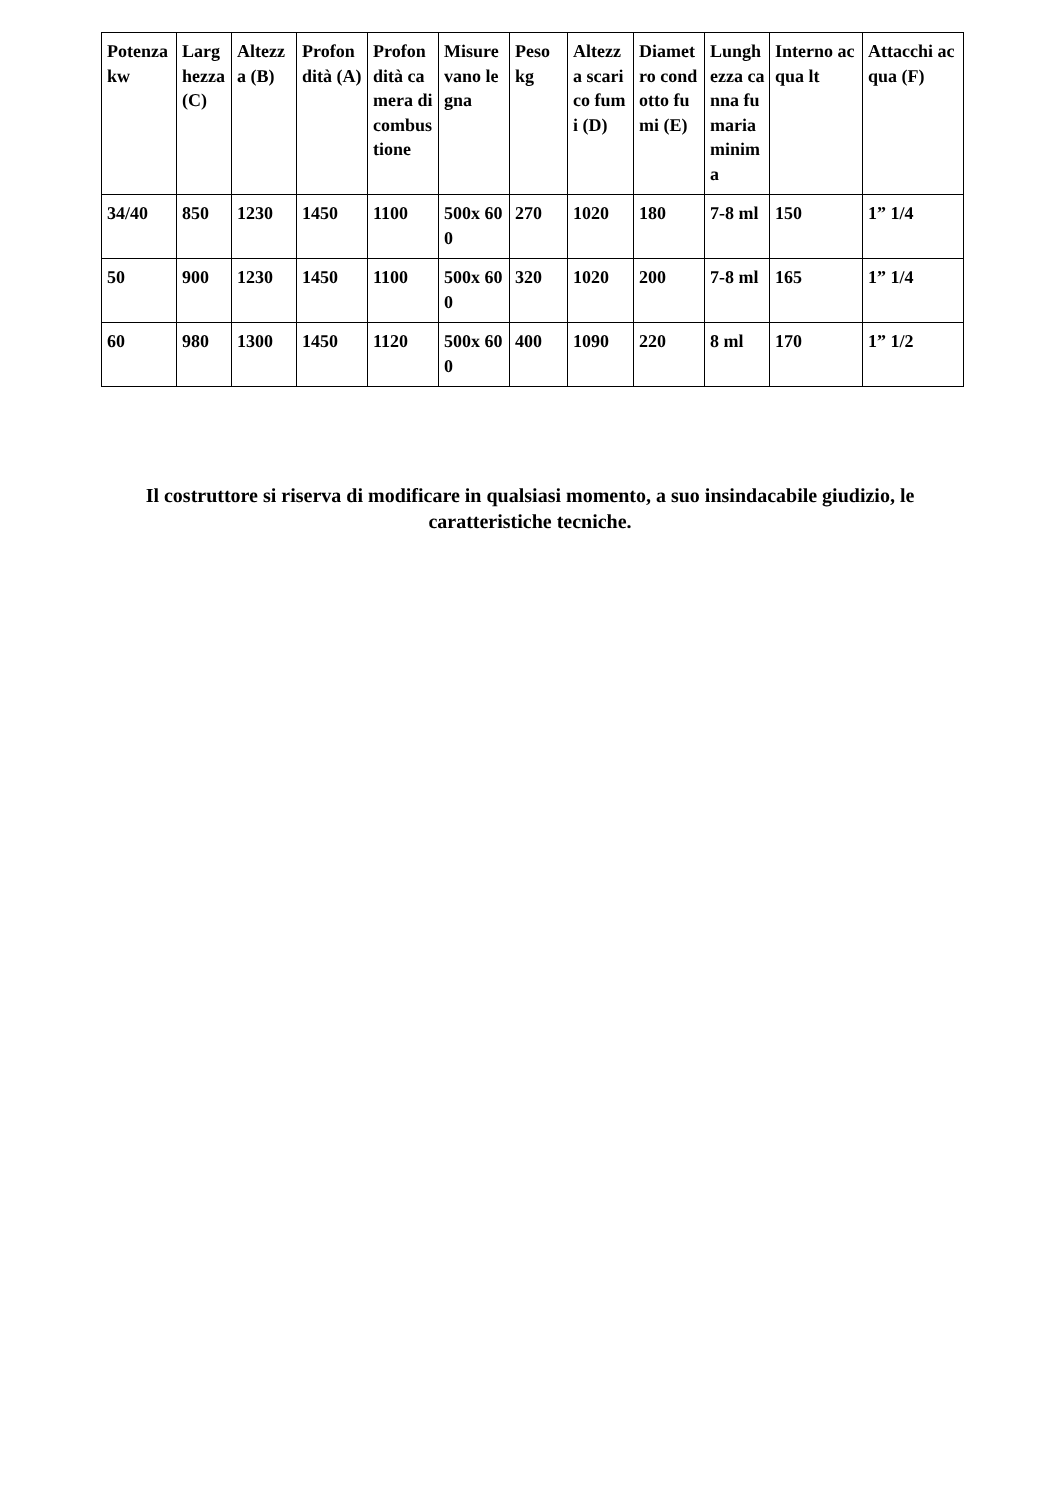| Potenza kw | Larghezza (C) | Altezza (B) | Profondità (A) | Profondità camera di combustione | Misure vano legna | Peso kg | Altezza scarico fumi (D) | Diametro condotto fumi (E) | Lunghezza canna fumaria minima | Interno acqua lt | Attacchi acqua (F) |
| --- | --- | --- | --- | --- | --- | --- | --- | --- | --- | --- | --- |
| 34/40 | 850 | 1230 | 1450 | 1100 | 500x 600 | 270 | 1020 | 180 | 7-8 ml | 150 | 1” 1/4 |
| 50 | 900 | 1230 | 1450 | 1100 | 500x 600 | 320 | 1020 | 200 | 7-8 ml | 165 | 1” 1/4 |
| 60 | 980 | 1300 | 1450 | 1120 | 500x 600 | 400 | 1090 | 220 | 8 ml | 170 | 1” 1/2 |
Il costruttore si riserva di modificare in qualsiasi momento, a suo insindacabile giudizio, le caratteristiche tecniche.